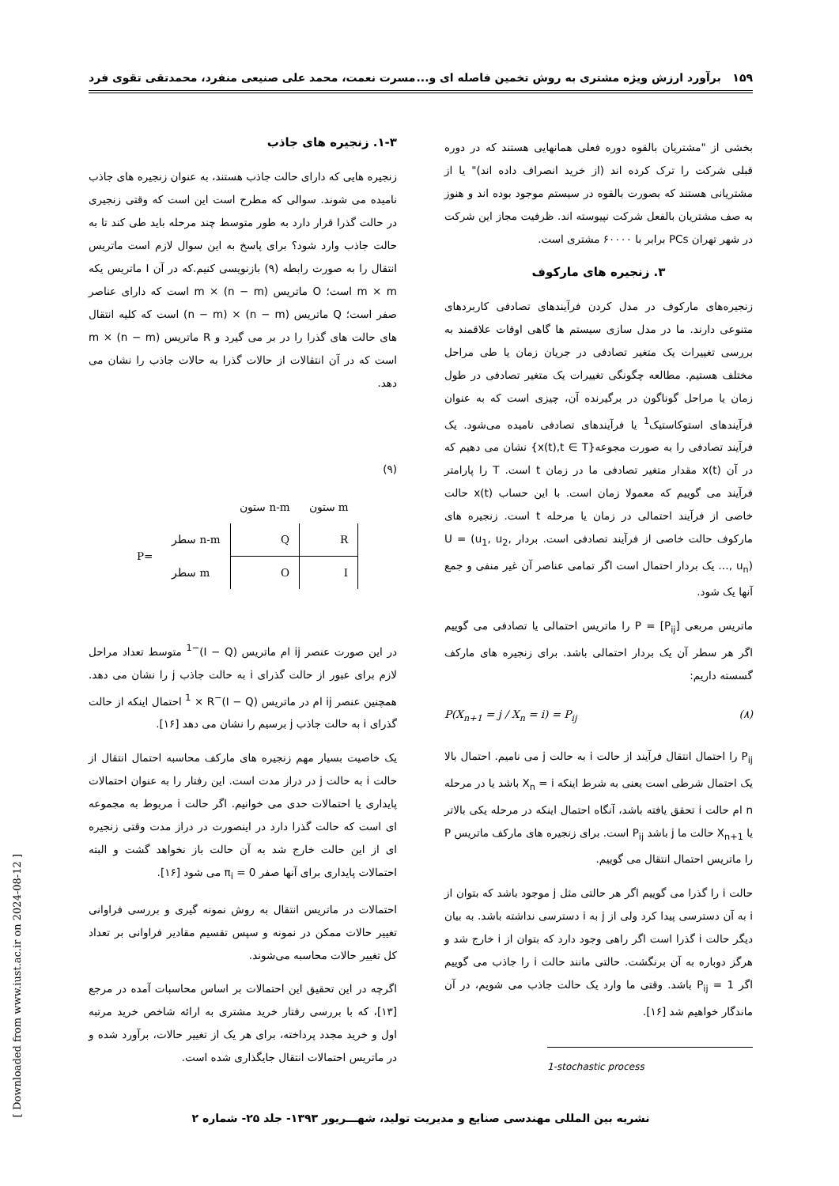۱۵۹ برآورد ارزش ویژه مشتری به روش تخمین فاصله ای و... مسرت نعمت، محمد علی صنیعی منفرد، محمدتقی تقوی فرد
بخشی از "مشتریان بالقوه دوره فعلی همانهایی هستند که در دوره قبلی شرکت را ترک کرده اند (از خرید انصراف داده اند)" یا از مشتریانی هستند که بصورت بالقوه در سیستم موجود بوده اند و هنوز به صف مشتریان بالفعل شرکت نپیوسته اند. ظرفیت مجاز این شرکت در شهر تهران PCs برابر با ۶۰۰۰۰ مشتری است.
۳. زنجیره های مارکوف
زنجیره‌های مارکوف در مدل کردن فرآیندهای تصادفی کاربردهای متنوعی دارند. ما در مدل سازی سیستم ها گاهی اوقات علاقمند به بررسی تغییرات یک متغیر تصادفی در جریان زمان یا طی مراحل مختلف هستیم. مطالعه چگونگی تغییرات یک متغیر تصادفی در طول زمان یا مراحل گوناگون در برگیرنده آن، چیزی است که به عنوان فرآیندهای استوکاستیک<sup>1</sup> یا فرآیندهای تصادفی نامیده می‌شود. یک فرآیند تصادفی را به صورت مجوعه{x(t),t ∈ T} نشان می دهیم که در آن x(t) مقدار متغیر تصادفی ما در زمان t است. T را پارامتر فرآیند می گوییم که معمولا زمان است. با این حساب x(t) حالت خاصی از فرآیند احتمالی در زمان یا مرحله t است. زنجیره های مارکوف حالت خاصی از فرآیند تصادفی است. بردار U = (u<sub>1</sub>, u<sub>2</sub>, …, u<sub>n</sub>) یک بردار احتمال است اگر تمامی عناصر آن غیر منفی و جمع آنها یک شود.
ماتریس مربعی P = [P<sub>ij</sub>] را ماتریس احتمالی یا تصادفی می گوییم اگر هر سطر آن یک بردار احتمالی باشد. برای زنجیره های مارکف گسسته داریم:
P(X<sub>n+1</sub> = j / X<sub>n</sub> = i) = P<sub>ij</sub> (۸)
P<sub>ij</sub> را احتمال انتقال فرآیند از حالت i به حالت j می نامیم. احتمال بالا یک احتمال شرطی است یعنی به شرط اینکه X<sub>n</sub> = i باشد یا در مرحله n ام حالت i تحقق یافته باشد، آنگاه احتمال اینکه در مرحله یکی بالاتر یا X<sub>n+1</sub> حالت ما j باشد P<sub>ij</sub> است. برای زنجیره های مارکف ماتریس P را ماتریس احتمال انتقال می گوییم.
حالت i را گذرا می گوییم اگر هر حالتی مثل j موجود باشد که بتوان از i به آن دسترسی پیدا کرد ولی از j به i دسترسی نداشته باشد. به بیان دیگر حالت i گذرا است اگر راهی وجود دارد که بتوان از i خارج شد و هرگز دوباره به آن برنگشت. حالتی مانند حالت i را جاذب می گوییم اگر P<sub>ij</sub> = 1 باشد. وقتی ما وارد یک حالت جاذب می شویم، در آن ماندگار خواهیم شد [۱۶].
1-stochastic process
۱-۳. زنجیره های جاذب
زنجیره هایی که دارای حالت جاذب هستند، به عنوان زنجیره های جاذب نامیده می شوند. سوالی که مطرح است این است که وقتی زنجیری در حالت گذرا قرار دارد به طور متوسط چند مرحله باید طی کند تا به حالت جاذب وارد شود؟ برای پاسخ به این سوال لازم است ماتریس انتقال را به صورت رابطه (۹) بازنویسی کنیم.که در آن I ماتریس یکه m × m است؛ O ماتریس m × (n − m) است که دارای عناصر صفر است؛ Q ماتریس (n − m) × (n − m) است که کلیه انتقال های حالت های گذرا را در بر می گیرد و R ماتریس (n − m) × m است که در آن انتقالات از حالات گذرا به حالات جاذب را نشان می دهد.
(۹)
| | | ستون n-m | ستون m |
| P= | سطر n-m | Q | R |
| | سطر m | O | I |
در این صورت عنصر ij ام ماتریس (I − Q)<sup>−1</sup> متوسط تعداد مراحل لازم برای عبور از حالت گذرای i به حالت جاذب j را نشان می دهد. همچنین عنصر ij ام در ماتریس (I − Q)<sup>−1</sup> × R احتمال اینکه از حالت گذرای i به حالت جاذب j برسیم را نشان می دهد [۱۶].
یک خاصیت بسیار مهم زنجیره های مارکف محاسبه احتمال انتقال از حالت i به حالت j در دراز مدت است. این رفتار را به عنوان احتمالات پایداری یا احتمالات حدی می خوانیم. اگر حالت i مربوط به مجموعه ای است که حالت گذرا دارد در اینصورت در دراز مدت وقتی زنجیره ای از این حالت خارج شد به آن حالت باز نخواهد گشت و البته احتمالات پایداری برای آنها صفر π<sub>i</sub> = 0 می شود [۱۶].
احتمالات در ماتریس انتقال به روش نمونه گیری و بررسی فراوانی تغییر حالات ممکن در نمونه و سپس تقسیم مقادیر فراوانی بر تعداد کل تغییر حالات محاسبه می‌شوند.
اگرچه در این تحقیق این احتمالات بر اساس محاسبات آمده در مرجع [۱۳]، که با بررسی رفتار خرید مشتری به ارائه شاخص خرید مرتبه اول و خرید مجدد پرداخته، برای هر یک از تغییر حالات، برآورد شده و در ماتریس احتمالات انتقال جایگذاری شده است.
نشریه بین المللی مهندسی صنایع و مدیریت تولید، شهـــریور ۱۳۹۳- جلد ۲۵- شماره ۲
[ Downloaded from www.iust.ac.ir on 2024-08-12 ]